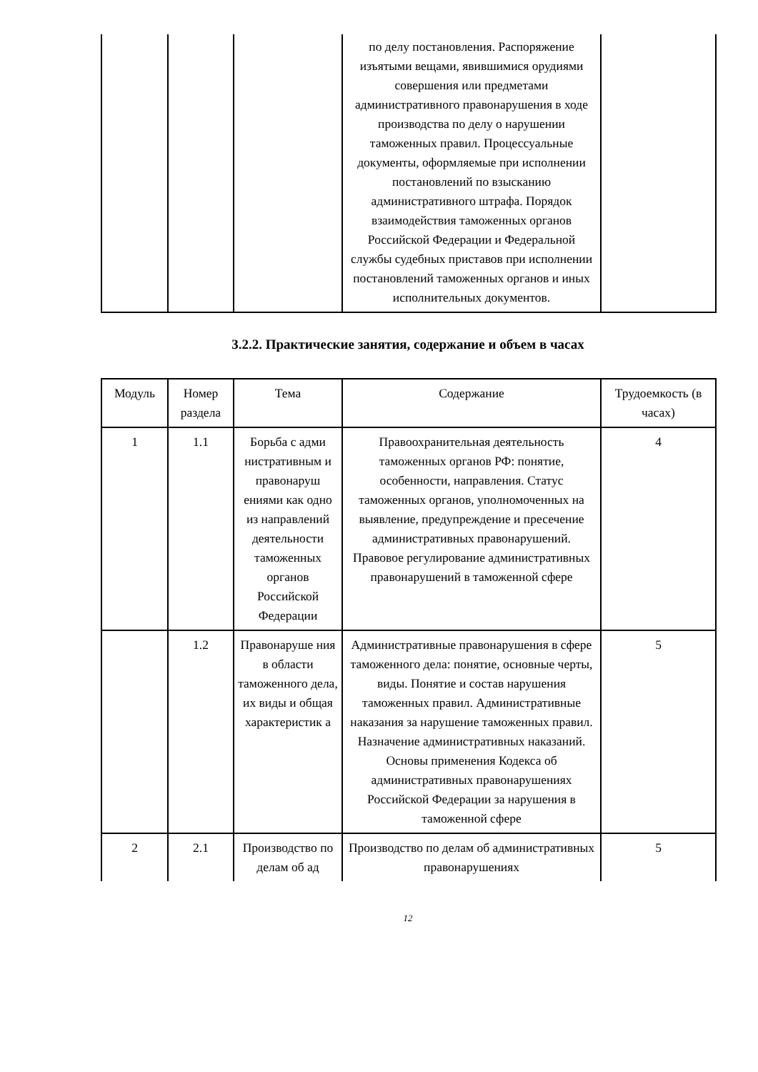| | | | по делу постановления. Распоряжение изъятыми вещами, явившимися орудиями совершения или предметами административного правонарушения в ходе производства по делу о нарушении таможенных правил. Процессуальные документы, оформляемые при исполнении постановлений по взысканию административного штрафа. Порядок взаимодействия таможенных органов Российской Федерации и Федеральной службы судебных приставов при исполнении постановлений таможенных органов и иных исполнительных документов. | |
3.2.2. Практические занятия, содержание и объем в часах
| Модуль | Номер раздела | Тема | Содержание | Трудоемкость (в часах) |
| --- | --- | --- | --- | --- |
| 1 | 1.1 | Борьба с адми нистративным и правонаруш ениями как одно из направлений деятельности таможенных органов Российской Федерации | Правоохранительная деятельность таможенных органов РФ: понятие, особенности, направления. Статус таможенных органов, уполномоченных на выявление, предупреждение и пресечение административных правонарушений. Правовое регулирование административных правонарушений в таможенной сфере | 4 |
| | 1.2 | Правонаруше ния в области таможенного дела, их виды и общая характеристик а | Административные правонарушения в сфере таможенного дела: понятие, основные черты, виды. Понятие и состав нарушения таможенных правил. Административные наказания за нарушение таможенных правил. Назначение административных наказаний. Основы применения Кодекса об административных правонарушениях Российской Федерации за нарушения в таможенной сфере | 5 |
| 2 | 2.1 | Производство по делам об ад | Производство по делам об административных правонарушениях | 5 |
12